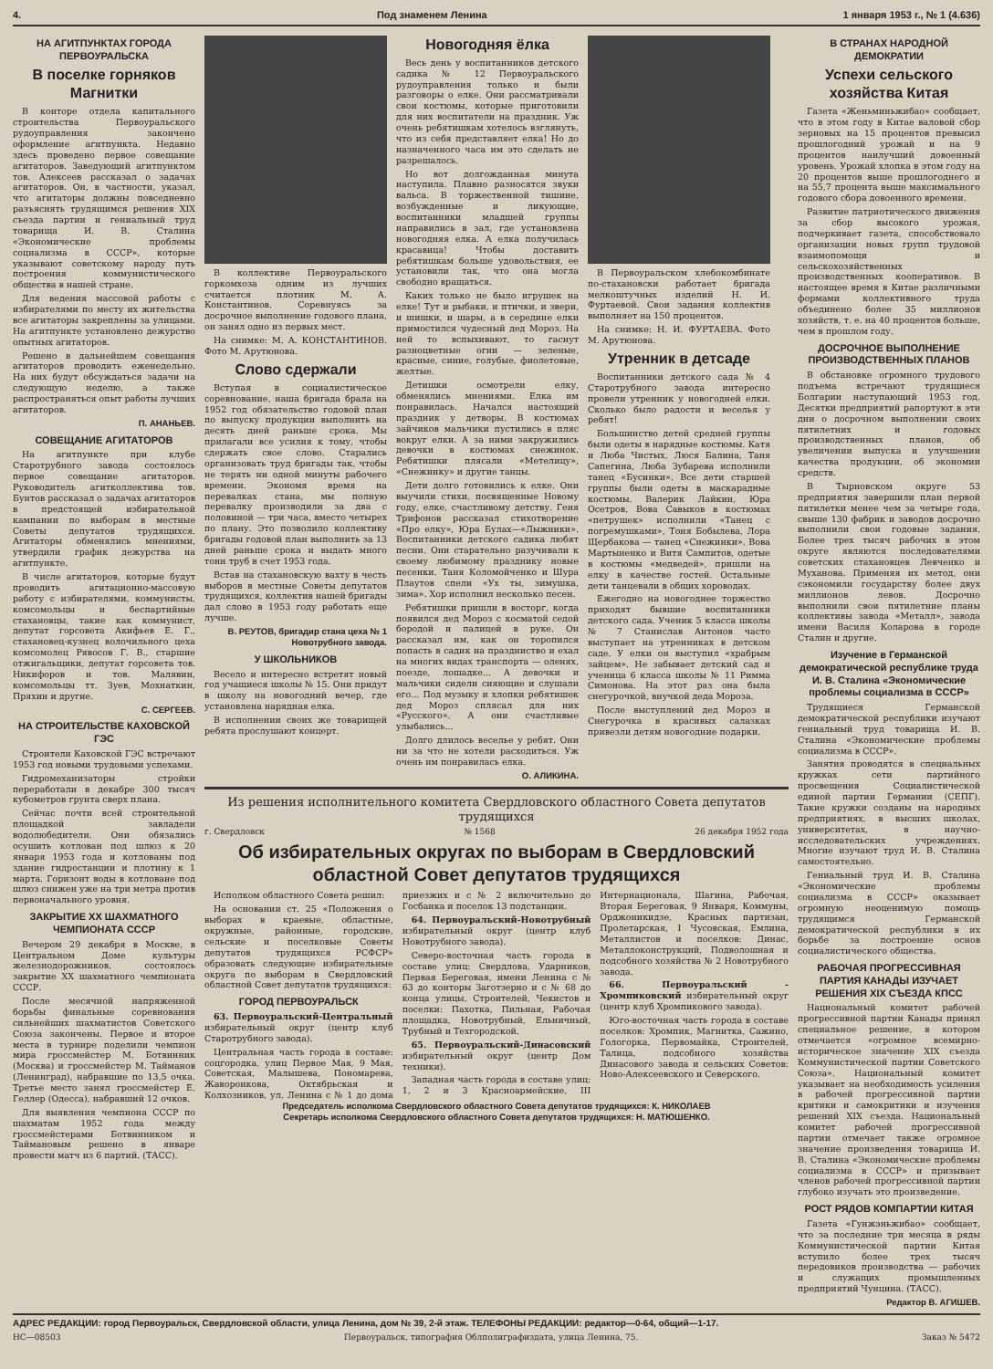4. Под знаменем Ленина 1 января 1953 г., № 1 (4.636)
НА АГИТПУНКТАХ ГОРОДА ПЕРВОУРАЛЬСКА
В поселке горняков Магнитки
В конторе отдела капитального строительства Первоуральского рудоуправления закончено оформление агитпункта. Недавно здесь проведено первое совещание агитаторов. Заведующий агитпунктом тов. Алексеев рассказал о задачах агитаторов. Он, в частности, указал, что агитаторы должны повседневно разъяснять трудящимся решения XIX съезда партии и гениальный труд товарища И. В. Сталина «Экономические проблемы социализма в СССР», которые указывают советскому народу путь построения коммунистического общества в нашей стране.
Для ведения массовой работы с избирателями по месту их жительства все агитаторы закреплены за улицами. На агитпункте установлено дежурство опытных агитаторов.
Решено в дальнейшем совещания агитаторов проводить еженедельно. На них будут обсуждаться задачи на следующую неделю, а также распространяться опыт работы лучших агитаторов.
П. АНАНЬЕВ.
СОВЕЩАНИЕ АГИТАТОРОВ
На агитпункте при клубе Старотрубного завода состоялось первое совещание агитаторов. Руководитель агитколлектива тов. Бунтов рассказал о задачах агитаторов в предстоящей избирательной кампании по выборам в местные Советы депутатов трудящихся. Агитаторы обменялись мнениями, утвердили график дежурства на агитпункте.
В числе агитаторов, которые будут проводить агитационно-массовую работу с избирателями, коммунисты, комсомольцы и беспартийные стахановцы, такие как коммунист, депутат горсовета Акифьев Е. Г., стахановец-кузнец волочильного цеха комсомолец Рявосов Г. В., старшие отжигальщики, депутат горсовета тов. Никифоров и тов. Малявин, комсомольцы тт. Зуев, Мохнаткин, Пряхин и другие.
С. СЕРГЕЕВ.
НА СТРОИТЕЛЬСТВЕ КАХОВСКОЙ ГЭС
Строители Каховской ГЭС встречают 1953 год новыми трудовыми успехами.
Гидромеханизаторы стройки переработали в декабре 300 тысяч кубометров грунта сверх плана.
Сейчас почти всей строительной площадкой завладели водолюбедители. Они обязались осушить котлован под шлюз к 20 января 1953 года и котлованы под здание гидростанции и плотину к 1 марта. Горизонт воды в котловане под шлюз снижен уже на три метра против первоначального уровня.
ЗАКРЫТИЕ XX ШАХМАТНОГО ЧЕМПИОНАТА СССР
Вечером 29 декабря в Москве, в Центральном Доме культуры железнодорожников, состоялось закрытие XX шахматного чемпионата СССР.
После месячной напряженной борьбы финальные соревнования сильнейших шахматистов Советского Союза закончены. Первое и второе места в турнире поделили чемпион мира гроссмейстер М. Ботвинник (Москва) и гроссмейстер М. Тайманов (Ленинград), набравшие по 13,5 очка. Третье место занял гроссмейстер Е. Геллер (Одесса), набравший 12 очков.
Для выявления чемпиона СССР по шахматам 1952 года между гроссмейстерами Ботвинником и Таймановым решено в январе провести матч из 6 партий. (ТАСС).
В коллективе Первоуральского горкомхоза одним из лучших считается плотник М. А. Константинов. Соревнуясь за досрочное выполнение годового плана, он занял одно из первых мест.
На снимке: М. А. КОНСТАНТИНОВ. Фото М. Арутюнова.
Слово сдержали
Вступая в социалистическое соревнование, наша бригада брала на 1952 год обязательство годовой план по выпуску продукции выполнить на десять дней раньше срока. Мы прилагали все усилия к тому, чтобы сдержать свое слово. Старались организовать труд бригады так, чтобы не терять ни одной минуты рабочего времени. Экономя время на перевалках стана, мы полную перевалку производили за два с половиной — три часа, вместо четырех по плану. Это позволило коллективу бригады годовой план выполнить за 13 дней раньше срока и выдать много тонн труб в счет 1953 года.
Встав на стахановскую вахту в честь выборов в местные Советы депутатов трудящихся, коллектив нашей бригады дал слово в 1953 году работать еще лучше.
В. РЕУТОВ, бригадир стана цеха № 1 Новотрубного завода.
У ШКОЛЬНИКОВ
Весело и интересно встретят новый год учащиеся школы № 15. Они придут в школу на новогодний вечер, где установлена нарядная елка.
В исполнении своих же товарищей ребята прослушают концерт.
Новогодняя ёлка
Весь день у воспитанников детского садика № 12 Первоуральского рудоуправления только и были разговоры о елке. Они рассматривали свои костюмы, которые приготовили для них воспитатели на праздник. Уж очень ребятишкам хотелось взглянуть, что из себя представляет елка! Но до назначенного часа им это сделать не разрешалось.
Но вот долгожданная минута наступила. Плавно разносятся звуки вальса. В торжественной тишине, возбужденные и ликующие, воспитанники младшей группы направились в зал, где установлена новогодняя елка. А елка получилась красавица! Чтобы доставить ребятишкам больше удовольствия, ее установили так, что она могла свободно вращаться.
Каких только не было игрушек на елке! Тут и рыбаки, и птички, и звери, и шишки, и шары, а в середине елки примостился чудесный дед Мороз. На ней то вспыхивают, то гаснут разноцветные огни — зеленые, красные, синие, голубые, фиолетовые, желтые.
Детишки осмотрели елку, обменялись мнениями. Елка им понравилась. Начался настоящий праздник у детворы. В костюмах зайчиков мальчики пустились в пляс вокруг елки. А за ними закружились девочки в костюмах снежинок. Ребятишки плясали «Метелицу», «Снежинку» и другие танцы.
Дети долго готовились к елке. Они выучили стихи, посвященные Новому году, елке, счастливому детству. Геня Трифонов рассказал стихотворение «Про елку», Юра Булах—«Лыжники». Воспитанники детского садика любят песни. Они старательно разучивали к своему любимому празднику новые песенки. Таня Коломойченко и Шура Плаутов спели «Ух ты, зимушка, зима». Хор исполнил несколько песен.
Ребятишки пришли в восторг, когда появился дед Мороз с косматой седой бородой и палицей в руке. Он рассказал им, как он торопился попасть в садик на праздниство и ехал на многих видах транспорта — оленях, поезде, лошадке... А девочки и мальчики сидели сияющие и слушали его... Под музыку и хлопки ребятишек дед Мороз сплясал для них «Русского». А они счастливые улыбались...
Долго длилось веселье у ребят. Они ни за что не хотели расходиться. Уж очень им понравилась елка.
О. АЛИКИНА.
В Первоуральском хлебокомбинате по-стахановски работает бригада мелкоштучных изделий Н. И. Фуртаевой. Свои задания коллектив выполняет на 150 процентов.
На снимке: Н. И. ФУРТАЕВА. Фото М. Арутюнова.
Утренник в детсаде
Воспитанники детского сада № 4 Старотрубного завода интересно провели утренник у новогодней елки. Сколько было радости и веселья у ребят!
Большинство детей средней группы были одеты в нарядные костюмы. Катя и Люба Чистых, Люся Балина, Таня Сапегина, Люба Зубарева исполнили танец «Бусинки». Все дети старшей группы были одеты в маскарадные костюмы. Валерик Лайкин, Юра Осетров, Вова Савыков в костюмах «петрушек» исполнили «Танец с погремушками», Тоня Бобылева, Лора Щербакова — танец «Снежинки». Вова Мартыненко и Витя Сампитов, одетые в костюмы «медведей», пришли на елку в качестве гостей. Остальные дети танцевали в общих хороводах.
Ежегодно на новогоднее торжество приходят бывшие воспитанники детского сада. Ученик 5 класса школы № 7 Станислав Антонов часто выступает на утренниках в детском саде. У елки он выступил «храбрым зайцем». Не забывает детский сад и ученица 6 класса школы № 11 Римма Симонова. На этот раз она была снегурочкой, внучкой деда Мороза.
После выступлений дед Мороз и Снегурочка в красивых салазках привезли детям новогодние подарки.
Из решения исполнительного комитета Свердловского областного Совета депутатов трудящихся
г. Свердловск № 1568 26 декабря 1952 года
Об избирательных округах по выборам в Свердловский областной Совет депутатов трудящихся
Исполком областного Совета решил:
На основании ст. 25 «Положения о выборах в краевые, областные, окружные, районные, городские, сельские и поселковые Советы депутатов трудящихся РСФСР» образовать следующие избирательные округа по выборам в Свердловский областной Совет депутатов трудящихся:
ГОРОД ПЕРВОУРАЛЬСК
63. Первоуральский-Центральный избирательный округ (центр клуб Старотрубного завода).
Центральная часть города в составе: соцгородка, улиц Первое Мая, 9 Мая, Советская, Малышева, Пономарева, Жаворонкова, Октябрьская и Колхозников, ул. Ленина с № 1 до дома приезжих и с № 2 включительно до Госбанка и поселок 13 подстанции.
64. Первоуральский-Новотрубный избирательный округ (центр клуб Новотрубного завода).
Северо-восточная часть города в составе улиц: Свердлова, Ударников, Первая Береговая, имени Ленина с № 63 до конторы Заготзерно и с № 68 до конца улицы, Строителей, Чекистов и поселки: Пахотка, Пильная, Рабочая площадка, Новотрубный, Ельничный, Трубный и Техгородской.
65. Первоуральский-Динасовский избирательный округ (центр Дом техники).
Западная часть города в составе улиц: 1, 2 и 3 Красноармейские, III Интернационала, Шагина, Рабочая, Вторая Береговая, 9 Января, Коммуны, Орджоникидзе, Красных партизан, Пролетарская, I Чусовская, Емлина, Металлистов и поселков: Динас, Металлоконструкций, Подволошная и подсобного хозяйства № 2 Новотрубного завода.
66. Первоуральский - Хромпиковский избирательный округ (центр клуб Хромпикового завода).
Юго-восточная часть города в составе поселков: Хромпик, Магнитка, Сажино, Гологорка, Первомайка, Строителей, Талица, подсобного хозяйства Динасового завода и сельских Советов: Ново-Алексеевского и Северского.
Председатель исполкома Свердловского областного Совета депутатов трудящихся: К. НИКОЛАЕВ
Секретарь исполкома Свердловского областного Совета депутатов трудящихся: Н. МАТЮШЕНКО.
В СТРАНАХ НАРОДНОЙ ДЕМОКРАТИИ
Успехи сельского хозяйства Китая
Газета «Женьминьжибао» сообщает, что в этом году в Китае валовой сбор зерновых на 15 процентов превысил прошлогодний урожай и на 9 процентов наилучший довоенный уровень. Урожай хлопка в этом году на 20 процентов выше прошлогоднего и на 55,7 процента выше максимального годового сбора довоенного времени.
Развитие патриотического движения за сбор высокого урожая, подчеркивает газета, способствовало организации новых групп трудовой взаимопомощи и сельскохозяйственных производственных кооперативов. В настоящее время в Китае различными формами коллективного труда объединено более 35 миллионов хозяйств, т. е. на 40 процентов больше, чем в прошлом году.
ДОСРОЧНОЕ ВЫПОЛНЕНИЕ ПРОИЗВОДСТВЕННЫХ ПЛАНОВ
В обстановке огромного трудового подъема встречают трудящиеся Болгарии наступающий 1953 год. Десятки предприятий рапортуют в эти дни о досрочном выполнении своих пятилетних и годовых производственных планов, об увеличении выпуска и улучшении качества продукции, об экономии средств.
В Тырновском округе 53 предприятия завершили план первой пятилетки менее чем за четыре года, свыше 130 фабрик и заводов досрочно выполнили свои годовые задания. Более трех тысяч рабочих в этом округе являются последователями советских стахановцев Левченко и Муханова. Применяя их метод, они сэкономили государству более двух миллионов левов. Досрочно выполнили свои пятилетние планы коллективы завода «Металл», завода имени Василя Коларова в городе Сталин и другие.
Изучение в Германской демократической республике труда И. В. Сталина «Экономические проблемы социализма в СССР»
Трудящиеся Германской демократической республики изучают гениальный труд товарища И. В. Сталина «Экономические проблемы социализма в СССР».
Занятия проводятся в специальных кружках сети партийного просвещения Социалистической единой партии Германии (СЕПГ). Такие кружки созданы на народных предприятиях, в высших школах, университетах, в научно-исследовательских учреждениях. Многие изучают труд И. В. Сталина самостоятельно.
Гениальный труд И. В. Сталина «Экономические проблемы социализма в СССР» оказывает огромную неоценимую помощь трудящимся Германской демократической республики в их борьбе за построение основ социалистического общества.
РАБОЧАЯ ПРОГРЕССИВНАЯ ПАРТИЯ КАНАДЫ ИЗУЧАЕТ РЕШЕНИЯ XIX СЪЕЗДА КПСС
Национальный комитет рабочей прогрессивной партии Канады принял специальное решение, в котором отмечается «огромное всемирно-историческое значение XIX съезда Коммунистической партии Советского Союза». Национальный комитет указывает на необходимость усиления в рабочей прогрессивной партии критики и самокритики и изучения решений XIX съезда. Национальный комитет рабочей прогрессивной партии отмечает также огромное значение произведения товарища И. В. Сталина «Экономические проблемы социализма в СССР» и призывает членов рабочей прогрессивной партии глубоко изучать это произведение.
РОСТ РЯДОВ КОМПАРТИИ КИТАЯ
Газета «Гунжэньжибао» сообщает, что за последние три месяца в ряды Коммунистической партии Китая вступило более трех тысяч передовиков производства — рабочих и служащих промышленных предприятий Чунцина. (ТАСС).
Редактор В. АГИШЕВ.
АДРЕС РЕДАКЦИИ: город Первоуральск, Свердловской области, улица Ленина, дом № 39, 2-й этаж. ТЕЛЕФОНЫ РЕДАКЦИИ: редактор—0-64, общий—1-17.
НС—08503 Первоуральск, типография Облполиграфиздата, улица Ленина, 75. Заказ № 5472